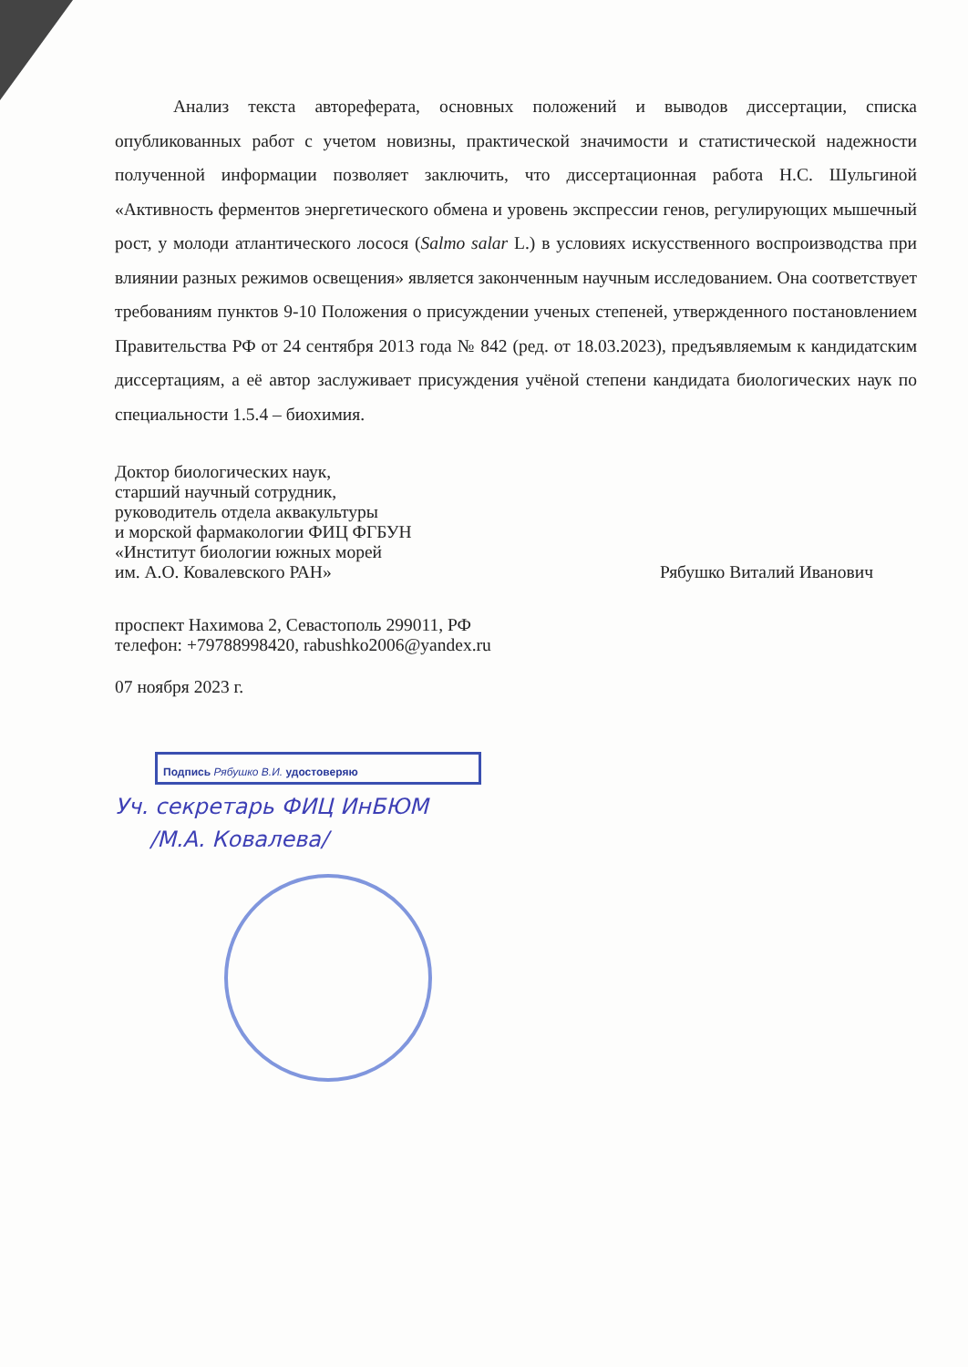Анализ текста автореферата, основных положений и выводов диссертации, списка опубликованных работ с учетом новизны, практической значимости и статистической надежности полученной информации позволяет заключить, что диссертационная работа Н.С. Шульгиной «Активность ферментов энергетического обмена и уровень экспрессии генов, регулирующих мышечный рост, у молоди атлантического лосося (Salmo salar L.) в условиях искусственного воспроизводства при влиянии разных режимов освещения» является законченным научным исследованием. Она соответствует требованиям пунктов 9-10 Положения о присуждении ученых степеней, утвержденного постановлением Правительства РФ от 24 сентября 2013 года № 842 (ред. от 18.03.2023), предъявляемым к кандидатским диссертациям, а её автор заслуживает присуждения учёной степени кандидата биологических наук по специальности 1.5.4 – биохимия.
Доктор биологических наук,
старший научный сотрудник,
руководитель отдела аквакультуры
и морской фармакологии ФИЦ ФГБУН
«Институт биологии южных морей
им. А.О. Ковалевского РАН» Рябушко Виталий Иванович
проспект Нахимова 2, Севастополь 299011, РФ
телефон: +79788998420, rabushko2006@yandex.ru
07 ноября 2023 г.
Подпись Рябушко В.И. удостоверяю
Уч. секретарь ФИЦ ИнБЮМ
/М.А. Ковалева/